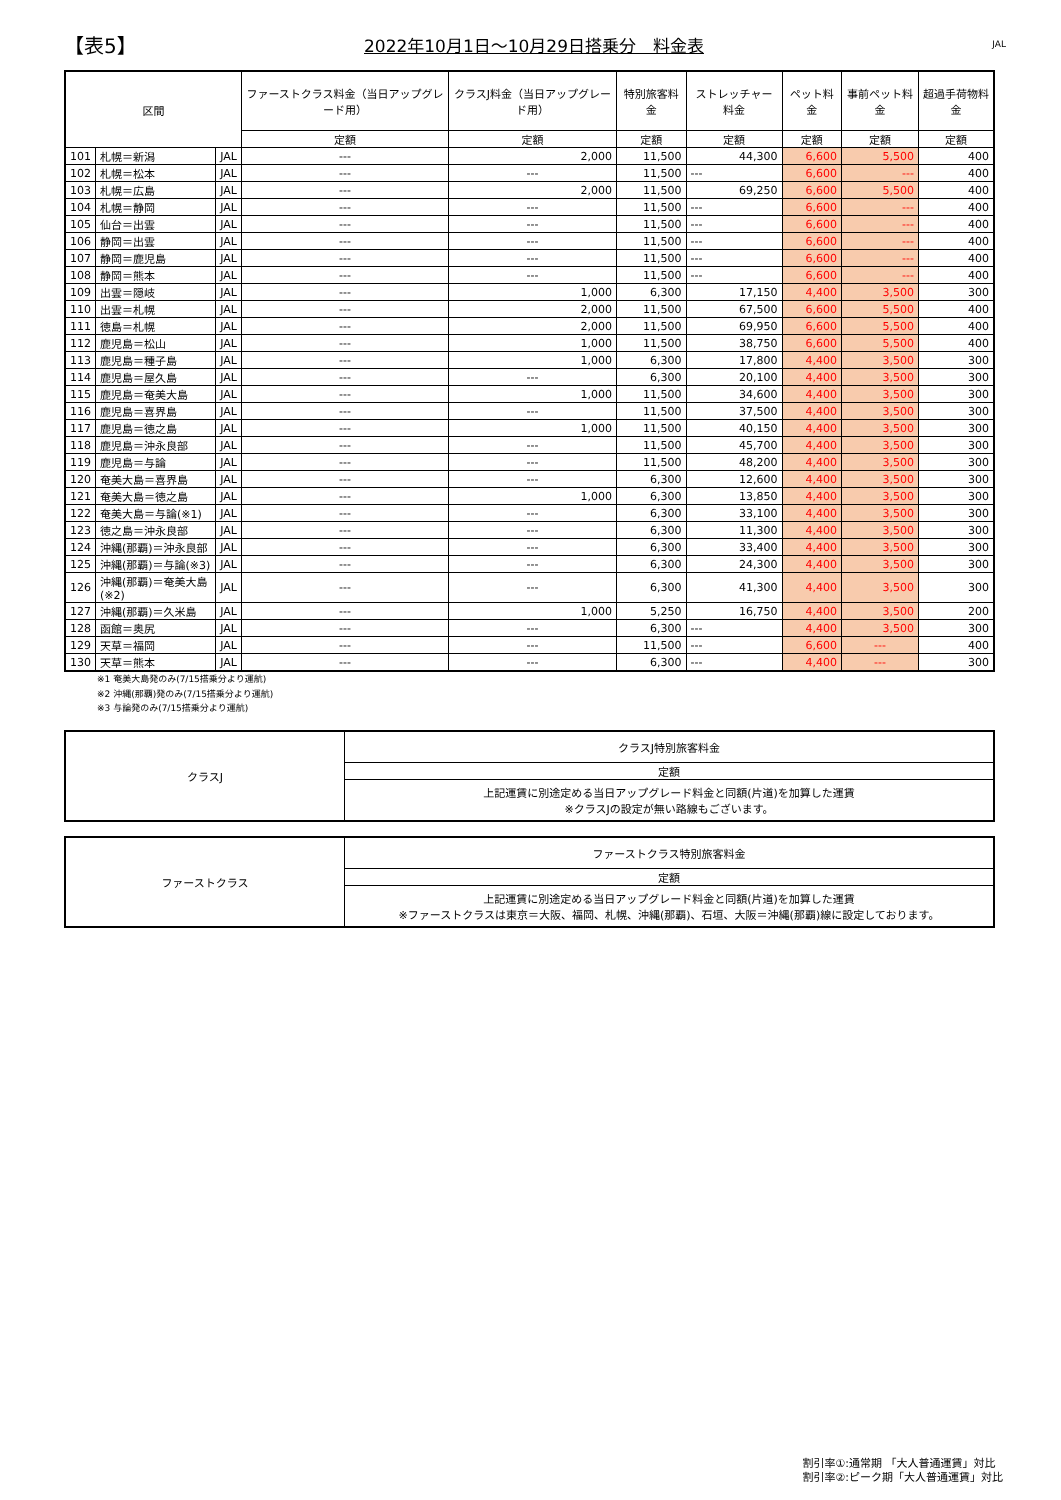【表5】
2022年10月1日～10月29日搭乗分　料金表
JAL
| 区間 | | | ファーストクラス料金（当日アップグレード用） | クラスJ料金（当日アップグレード用） | 特別旅客料金 | ストレッチャー料金 | ペット料金 | 事前ペット料金 | 超過手荷物料金 |
| --- | --- | --- | --- | --- | --- | --- | --- | --- | --- |
| | | | 定額 | 定額 | 定額 | 定額 | 定額 | 定額 | 定額 |
| 101 | 札幌＝新潟 | JAL | --- | 2,000 | 11,500 | 44,300 | 6,600 | 5,500 | 400 |
| 102 | 札幌＝松本 | JAL | --- | --- | 11,500 | --- | 6,600 | --- | 400 |
| 103 | 札幌＝広島 | JAL | --- | 2,000 | 11,500 | 69,250 | 6,600 | 5,500 | 400 |
| 104 | 札幌＝静岡 | JAL | --- | --- | 11,500 | --- | 6,600 | --- | 400 |
| 105 | 仙台＝出雲 | JAL | --- | --- | 11,500 | --- | 6,600 | --- | 400 |
| 106 | 静岡＝出雲 | JAL | --- | --- | 11,500 | --- | 6,600 | --- | 400 |
| 107 | 静岡＝鹿児島 | JAL | --- | --- | 11,500 | --- | 6,600 | --- | 400 |
| 108 | 静岡＝熊本 | JAL | --- | --- | 11,500 | --- | 6,600 | --- | 400 |
| 109 | 出雲＝隠岐 | JAL | --- | 1,000 | 6,300 | 17,150 | 4,400 | 3,500 | 300 |
| 110 | 出雲＝札幌 | JAL | --- | 2,000 | 11,500 | 67,500 | 6,600 | 5,500 | 400 |
| 111 | 徳島＝札幌 | JAL | --- | 2,000 | 11,500 | 69,950 | 6,600 | 5,500 | 400 |
| 112 | 鹿児島＝松山 | JAL | --- | 1,000 | 11,500 | 38,750 | 6,600 | 5,500 | 400 |
| 113 | 鹿児島＝種子島 | JAL | --- | 1,000 | 6,300 | 17,800 | 4,400 | 3,500 | 300 |
| 114 | 鹿児島＝屋久島 | JAL | --- | --- | 6,300 | 20,100 | 4,400 | 3,500 | 300 |
| 115 | 鹿児島＝奄美大島 | JAL | --- | 1,000 | 11,500 | 34,600 | 4,400 | 3,500 | 300 |
| 116 | 鹿児島＝喜界島 | JAL | --- | --- | 11,500 | 37,500 | 4,400 | 3,500 | 300 |
| 117 | 鹿児島＝徳之島 | JAL | --- | 1,000 | 11,500 | 40,150 | 4,400 | 3,500 | 300 |
| 118 | 鹿児島＝沖永良部 | JAL | --- | --- | 11,500 | 45,700 | 4,400 | 3,500 | 300 |
| 119 | 鹿児島＝与論 | JAL | --- | --- | 11,500 | 48,200 | 4,400 | 3,500 | 300 |
| 120 | 奄美大島＝喜界島 | JAL | --- | --- | 6,300 | 12,600 | 4,400 | 3,500 | 300 |
| 121 | 奄美大島＝徳之島 | JAL | --- | 1,000 | 6,300 | 13,850 | 4,400 | 3,500 | 300 |
| 122 | 奄美大島＝与論(※1) | JAL | --- | --- | 6,300 | 33,100 | 4,400 | 3,500 | 300 |
| 123 | 徳之島＝沖永良部 | JAL | --- | --- | 6,300 | 11,300 | 4,400 | 3,500 | 300 |
| 124 | 沖縄(那覇)＝沖永良部 | JAL | --- | --- | 6,300 | 33,400 | 4,400 | 3,500 | 300 |
| 125 | 沖縄(那覇)＝与論(※3) | JAL | --- | --- | 6,300 | 24,300 | 4,400 | 3,500 | 300 |
| 126 | 沖縄(那覇)＝奄美大島(※2) | JAL | --- | --- | 6,300 | 41,300 | 4,400 | 3,500 | 300 |
| 127 | 沖縄(那覇)＝久米島 | JAL | --- | 1,000 | 5,250 | 16,750 | 4,400 | 3,500 | 200 |
| 128 | 函館＝奥尻 | JAL | --- | --- | 6,300 | --- | 4,400 | 3,500 | 300 |
| 129 | 天草＝福岡 | JAL | --- | --- | 11,500 | --- | 6,600 | --- | 400 |
| 130 | 天草＝熊本 | JAL | --- | --- | 6,300 | --- | 4,400 | --- | 300 |
※1 奄美大島発のみ(7/15搭乗分より運航)
※2 沖縄(那覇)発のみ(7/15搭乗分より運航)
※3 与論発のみ(7/15搭乗分より運航)
| クラスJ | クラスJ特別旅客料金 |
| | 定額 |
| | 上記運賃に別途定める当日アップグレード料金と同額(片道)を加算した運賃 ※クラスJの設定が無い路線もございます。 |
| ファーストクラス | ファーストクラス特別旅客料金 |
| | 定額 |
| | 上記運賃に別途定める当日アップグレード料金と同額(片道)を加算した運賃 ※ファーストクラスは東京＝大阪、福岡、札幌、沖縄(那覇)、石垣、大阪＝沖縄(那覇)線に設定しております。 |
割引率①:通常期 「大人普通運賃」対比
割引率②:ピーク期「大人普通運賃」対比